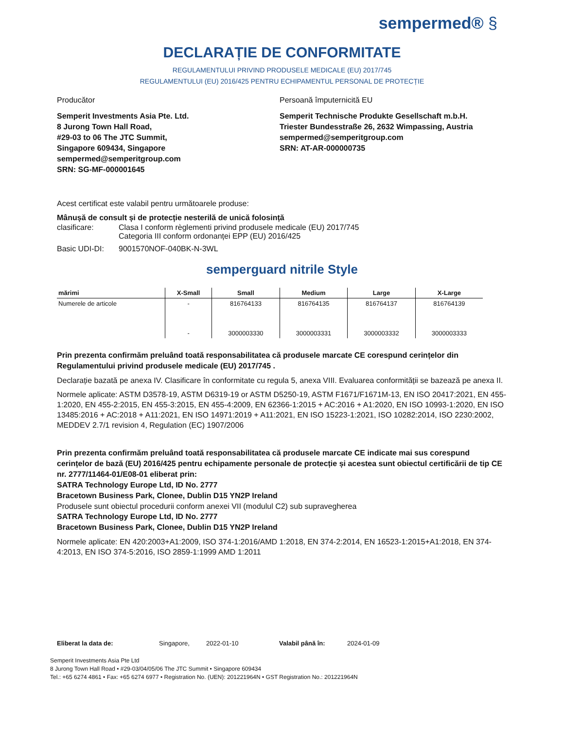sempermed® §
DECLARAȚIE DE CONFORMITATE
REGULAMENTULUI PRIVIND PRODUSELE MEDICALE (EU) 2017/745
REGULAMENTULUI (EU) 2016/425 PENTRU ECHIPAMENTUL PERSONAL DE PROTECȚIE
Producător
Semperit Investments Asia Pte. Ltd.
8 Jurong Town Hall Road,
#29-03 to 06 The JTC Summit,
Singapore 609434, Singapore
sempermed@semperitgroup.com
SRN: SG-MF-000001645
Persoană împuternicită EU
Semperit Technische Produkte Gesellschaft m.b.H.
Triester Bundesstraße 26, 2632 Wimpassing, Austria
sempermed@semperitgroup.com
SRN: AT-AR-000000735
Acest certificat este valabil pentru următoarele produse:
Mânușă de consult și de protecție nesterilă de unică folosință
clasificare: Clasa I conform règlementi privind produsele medicale (EU) 2017/745
Categoria III conform ordonanței EPP (EU) 2016/425
Basic UDI-DI: 9001570NOF-040BK-N-3WL
semperguard nitrile Style
| mărimi | X-Small | Small | Medium | Large | X-Large |
| --- | --- | --- | --- | --- | --- |
| Numerele de articole | - | 816764133 | 816764135 | 816764137 | 816764139 |
| | - | 3000003330 | 3000003331 | 3000003332 | 3000003333 |
Prin prezenta confirmăm preluând toată responsabilitatea că produsele marcate CE corespund cerințelor din Regulamentului privind produsele medicale (EU) 2017/745 .
Declarație bazată pe anexa IV. Clasificare în conformitate cu regula 5, anexa VIII. Evaluarea conformității se bazează pe anexa II.
Normele aplicate: ASTM D3578-19, ASTM D6319-19 or ASTM D5250-19, ASTM F1671/F1671M-13, EN ISO 20417:2021, EN 455-1:2020, EN 455-2:2015, EN 455-3:2015, EN 455-4:2009, EN 62366-1:2015 + AC:2016 + A1:2020, EN ISO 10993-1:2020, EN ISO 13485:2016 + AC:2018 + A11:2021, EN ISO 14971:2019 + A11:2021, EN ISO 15223-1:2021, ISO 10282:2014, ISO 2230:2002, MEDDEV 2.7/1 revision 4, Regulation (EC) 1907/2006
Prin prezenta confirmăm preluând toată responsabilitatea că produsele marcate CE indicate mai sus corespund cerințelor de bază (EU) 2016/425 pentru echipamente personale de protecție și acestea sunt obiectul certificării de tip CE nr. 2777/11464-01/E08-01 eliberat prin:
SATRA Technology Europe Ltd, ID No. 2777
Bracetown Business Park, Clonee, Dublin D15 YN2P Ireland
Produsele sunt obiectul procedurii conform anexei VII (modulul C2) sub supravegherea
SATRA Technology Europe Ltd, ID No. 2777
Bracetown Business Park, Clonee, Dublin D15 YN2P Ireland
Normele aplicate: EN 420:2003+A1:2009, ISO 374-1:2016/AMD 1:2018, EN 374-2:2014, EN 16523-1:2015+A1:2018, EN 374-4:2013, EN ISO 374-5:2016, ISO 2859-1:1999 AMD 1:2011
Eliberat la data de: Singapore, 2022-01-10 Valabil până în: 2024-01-09
Semperit Investments Asia Pte Ltd
8 Jurong Town Hall Road • #29-03/04/05/06 The JTC Summit • Singapore 609434
Tel.: +65 6274 4861 • Fax: +65 6274 6977 • Registration No. (UEN): 201221964N • GST Registration No.: 201221964N